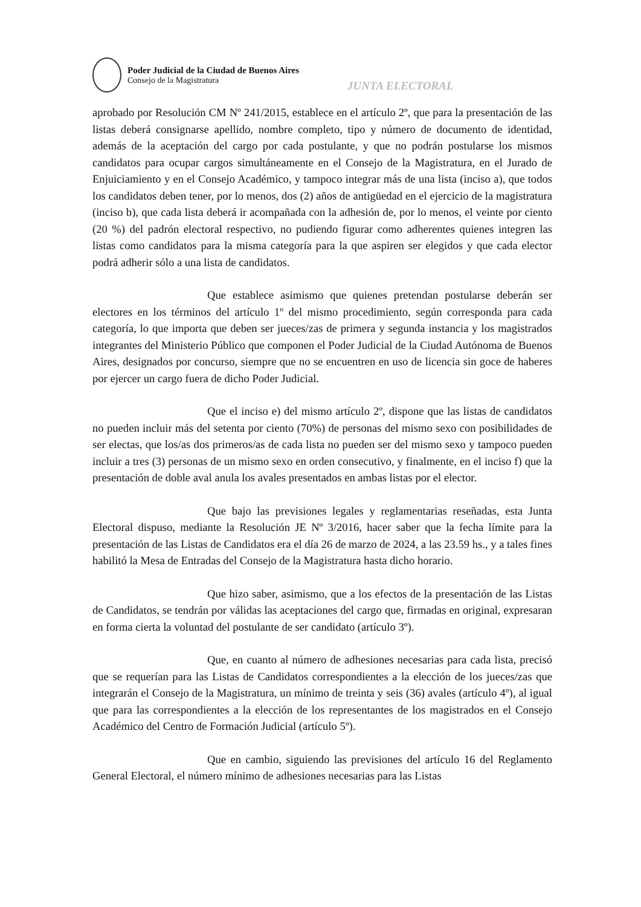Poder Judicial de la Ciudad de Buenos Aires
Consejo de la Magistratura
JUNTA ELECTORAL
aprobado por Resolución CM Nº 241/2015, establece en el artículo 2º, que para la presentación de las listas deberá consignarse apellido, nombre completo, tipo y número de documento de identidad, además de la aceptación del cargo por cada postulante, y que no podrán postularse los mismos candidatos para ocupar cargos simultáneamente en el Consejo de la Magistratura, en el Jurado de Enjuiciamiento y en el Consejo Académico, y tampoco integrar más de una lista (inciso a), que todos los candidatos deben tener, por lo menos, dos (2) años de antigüedad en el ejercicio de la magistratura (inciso b), que cada lista deberá ir acompañada con la adhesión de, por lo menos, el veinte por ciento (20 %) del padrón electoral respectivo, no pudiendo figurar como adherentes quienes integren las listas como candidatos para la misma categoría para la que aspiren ser elegidos y que cada elector podrá adherir sólo a una lista de candidatos.
Que establece asimismo que quienes pretendan postularse deberán ser electores en los términos del artículo 1º del mismo procedimiento, según corresponda para cada categoría, lo que importa que deben ser jueces/zas de primera y segunda instancia y los magistrados integrantes del Ministerio Público que componen el Poder Judicial de la Ciudad Autónoma de Buenos Aires, designados por concurso, siempre que no se encuentren en uso de licencia sin goce de haberes por ejercer un cargo fuera de dicho Poder Judicial.
Que el inciso e) del mismo artículo 2º, dispone que las listas de candidatos no pueden incluir más del setenta por ciento (70%) de personas del mismo sexo con posibilidades de ser electas, que los/as dos primeros/as de cada lista no pueden ser del mismo sexo y tampoco pueden incluir a tres (3) personas de un mismo sexo en orden consecutivo, y finalmente, en el inciso f) que la presentación de doble aval anula los avales presentados en ambas listas por el elector.
Que bajo las previsiones legales y reglamentarias reseñadas, esta Junta Electoral dispuso, mediante la Resolución JE Nº 3/2016, hacer saber que la fecha límite para la presentación de las Listas de Candidatos era el día 26 de marzo de 2024, a las 23.59 hs., y a tales fines habilitó la Mesa de Entradas del Consejo de la Magistratura hasta dicho horario.
Que hizo saber, asimismo, que a los efectos de la presentación de las Listas de Candidatos, se tendrán por válidas las aceptaciones del cargo que, firmadas en original, expresaran en forma cierta la voluntad del postulante de ser candidato (artículo 3º).
Que, en cuanto al número de adhesiones necesarias para cada lista, precisó que se requerían para las Listas de Candidatos correspondientes a la elección de los jueces/zas que integrarán el Consejo de la Magistratura, un mínimo de treinta y seis (36) avales (artículo 4º), al igual que para las correspondientes a la elección de los representantes de los magistrados en el Consejo Académico del Centro de Formación Judicial (artículo 5º).
Que en cambio, siguiendo las previsiones del artículo 16 del Reglamento General Electoral, el número mínimo de adhesiones necesarias para las Listas